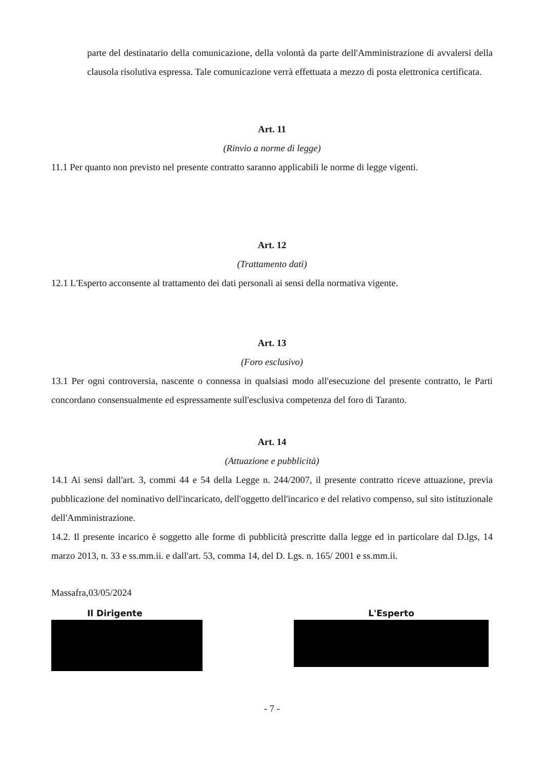parte del destinatario della comunicazione, della volontà da parte dell'Amministrazione di avvalersi della clausola risolutiva espressa. Tale comunicazione verrà effettuata a mezzo di posta elettronica certificata.
Art. 11
(Rinvio a norme di legge)
11.1 Per quanto non previsto nel presente contratto saranno applicabili le norme di legge vigenti.
Art. 12
(Trattamento dati)
12.1 L'Esperto acconsente al trattamento dei dati personali ai sensi della normativa vigente.
Art. 13
(Foro esclusivo)
13.1 Per ogni controversia, nascente o connessa in qualsiasi modo all'esecuzione del presente contratto, le Parti concordano consensualmente ed espressamente sull'esclusiva competenza del foro di Taranto.
Art. 14
(Attuazione e pubblicità)
14.1 Ai sensi dall'art. 3, commi 44 e 54 della Legge n. 244/2007, il presente contratto riceve attuazione, previa pubblicazione del nominativo dell'incaricato, dell'oggetto dell'incarico e del relativo compenso, sul sito istituzionale dell'Amministrazione.
14.2. Il presente incarico è soggetto alle forme di pubblicità prescritte dalla legge ed in particolare dal D.lgs, 14 marzo 2013, n. 33 e ss.mm.ii. e dall'art. 53, comma 14, del D. Lgs. n. 165/ 2001 e ss.mm.ii.
Massafra,03/05/2024
Il Dirigente L'Esperto
- 7 -